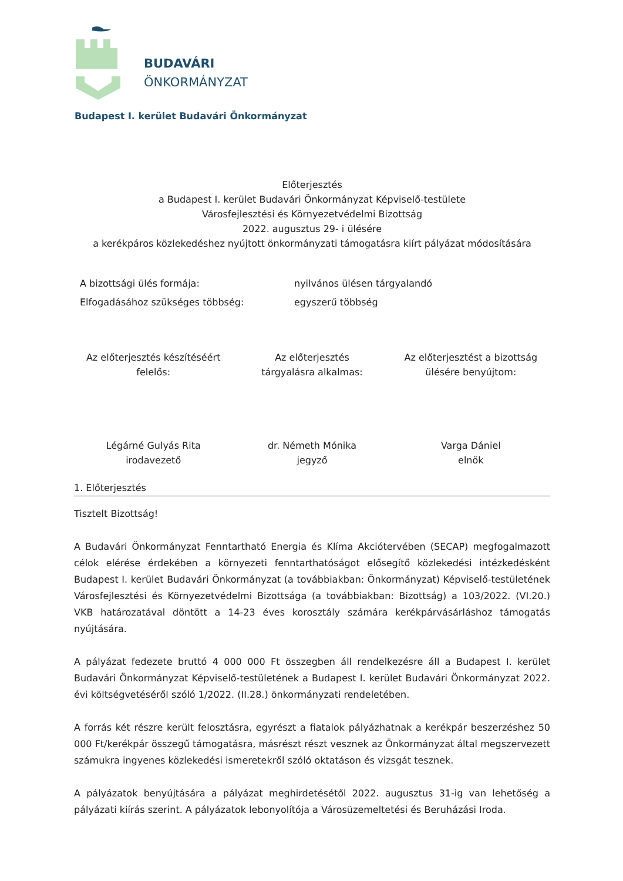BUDAVÁRI
ÖNKORMÁNYZAT
Budapest I. kerület Budavári Önkormányzat
Előterjesztés
a Budapest I. kerület Budavári Önkormányzat Képviselő-testülete
Városfejlesztési és Környezetvédelmi Bizottság
2022. augusztus 29- i ülésére
a kerékpáros közlekedéshez nyújtott önkormányzati támogatásra kiírt pályázat módosítására
A bizottsági ülés formája: nyilvános ülésen tárgyalandó
Elfogadásához szükséges többség: egyszerű többség
Az előterjesztés készítéséért
felelős:
Az előterjesztés
tárgyalásra alkalmas:
Az előterjesztést a bizottság
ülésére benyújtom:
Légárné Gulyás Rita
irodavezető
dr. Németh Mónika
jegyző
Varga Dániel
elnök
1. Előterjesztés
Tisztelt Bizottság!
A Budavári Önkormányzat Fenntartható Energia és Klíma Akciótervében (SECAP) megfogalmazott célok elérése érdekében a környezeti fenntarthatóságot elősegítő közlekedési intézkedésként Budapest I. kerület Budavári Önkormányzat (a továbbiakban: Önkormányzat) Képviselő-testületének Városfejlesztési és Környezetvédelmi Bizottsága (a továbbiakban: Bizottság) a 103/2022. (VI.20.) VKB határozatával döntött a 14-23 éves korosztály számára kerékpárvásárláshoz támogatás nyújtására.
A pályázat fedezete bruttó 4 000 000 Ft összegben áll rendelkezésre áll a Budapest I. kerület Budavári Önkormányzat Képviselő-testületének a Budapest I. kerület Budavári Önkormányzat 2022. évi költségvetéséről szóló 1/2022. (II.28.) önkormányzati rendeletében.
A forrás két részre került felosztásra, egyrészt a fiatalok pályázhatnak a kerékpár beszerzéshez 50 000 Ft/kerékpár összegű támogatásra, másrészt részt vesznek az Önkormányzat által megszervezett számukra ingyenes közlekedési ismeretekről szóló oktatáson és vizsgát tesznek.
A pályázatok benyújtására a pályázat meghirdetésétől 2022. augusztus 31-ig van lehetőség a pályázati kiírás szerint. A pályázatok lebonyolítója a Városüzemeltetési és Beruházási Iroda.